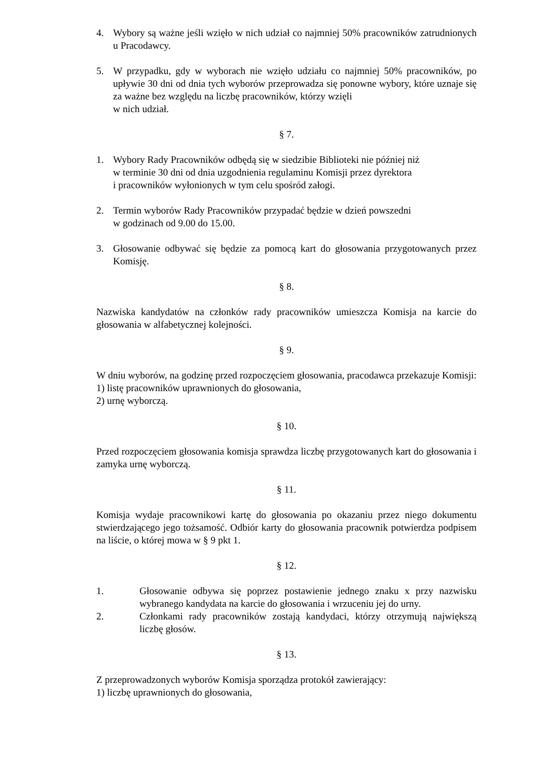4. Wybory są ważne jeśli wzięło w nich udział co najmniej 50% pracowników zatrudnionych u Pracodawcy.
5. W przypadku, gdy w wyborach nie wzięło udziału co najmniej 50% pracowników, po upływie 30 dni od dnia tych wyborów przeprowadza się ponowne wybory, które uznaje się za ważne bez względu na liczbę pracowników, którzy wzięli
w nich udział.
§ 7.
1. Wybory Rady Pracowników odbędą się w siedzibie Biblioteki nie później niż
w terminie 30 dni od dnia uzgodnienia regulaminu Komisji przez dyrektora
i pracowników wyłonionych w tym celu spośród załogi.
2. Termin wyborów Rady Pracowników przypadać będzie w dzień powszedni
w godzinach od 9.00 do 15.00.
3. Głosowanie odbywać się będzie za pomocą kart do głosowania przygotowanych przez Komisję.
§ 8.
Nazwiska kandydatów na członków rady pracowników umieszcza Komisja na karcie do głosowania w alfabetycznej kolejności.
§ 9.
W dniu wyborów, na godzinę przed rozpoczęciem głosowania, pracodawca przekazuje Komisji:
1) listę pracowników uprawnionych do głosowania,
2) urnę wyborczą.
§ 10.
Przed rozpoczęciem głosowania komisja sprawdza liczbę przygotowanych kart do głosowania i zamyka urnę wyborczą.
§ 11.
Komisja wydaje pracownikowi kartę do głosowania po okazaniu przez niego dokumentu stwierdzającego jego tożsamość. Odbiór karty do głosowania pracownik potwierdza podpisem na liście, o której mowa w § 9 pkt 1.
§ 12.
1. Głosowanie odbywa się poprzez postawienie jednego znaku x przy nazwisku wybranego kandydata na karcie do głosowania i wrzuceniu jej do urny.
2. Członkami rady pracowników zostają kandydaci, którzy otrzymują największą liczbę głosów.
§ 13.
Z przeprowadzonych wyborów Komisja sporządza protokół zawierający:
1) liczbę uprawnionych do głosowania,